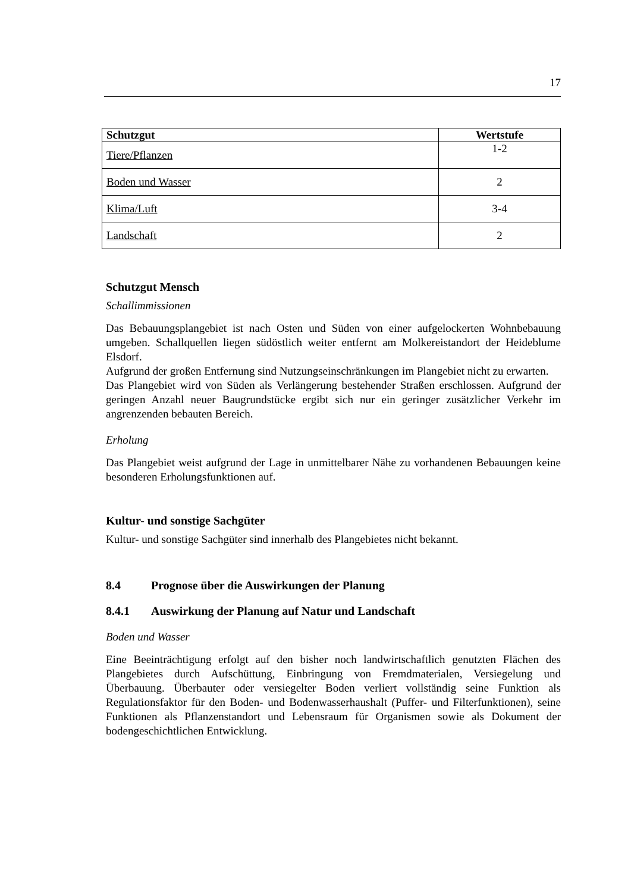17
| Schutzgut | Wertstufe |
| --- | --- |
| Tiere/Pflanzen | 1-2 |
| Boden und Wasser | 2 |
| Klima/Luft | 3-4 |
| Landschaft | 2 |
Schutzgut Mensch
Schallimmissionen
Das Bebauungsplangebiet ist nach Osten und Süden von einer aufgelockerten Wohnbebauung umgeben. Schallquellen liegen südöstlich weiter entfernt am Molkereistandort der Heideblume Elsdorf.
Aufgrund der großen Entfernung sind Nutzungseinschränkungen im Plangebiet nicht zu erwarten.
Das Plangebiet wird von Süden als Verlängerung bestehender Straßen erschlossen. Aufgrund der geringen Anzahl neuer Baugrundstücke ergibt sich nur ein geringer zusätzlicher Verkehr im angrenzenden bebauten Bereich.
Erholung
Das Plangebiet weist aufgrund der Lage in unmittelbarer Nähe zu vorhandenen Bebauungen keine besonderen Erholungsfunktionen auf.
Kultur- und sonstige Sachgüter
Kultur- und sonstige Sachgüter sind innerhalb des Plangebietes nicht bekannt.
8.4 Prognose über die Auswirkungen der Planung
8.4.1 Auswirkung der Planung auf Natur und Landschaft
Boden und Wasser
Eine Beeinträchtigung erfolgt auf den bisher noch landwirtschaftlich genutzten Flächen des Plangebietes durch Aufschüttung, Einbringung von Fremdmaterialen, Versiegelung und Überbauung. Überbauter oder versiegelter Boden verliert vollständig seine Funktion als Regulationsfaktor für den Boden- und Bodenwasserhaushalt (Puffer- und Filterfunktionen), seine Funktionen als Pflanzenstandort und Lebensraum für Organismen sowie als Dokument der bodengeschichtlichen Entwicklung.